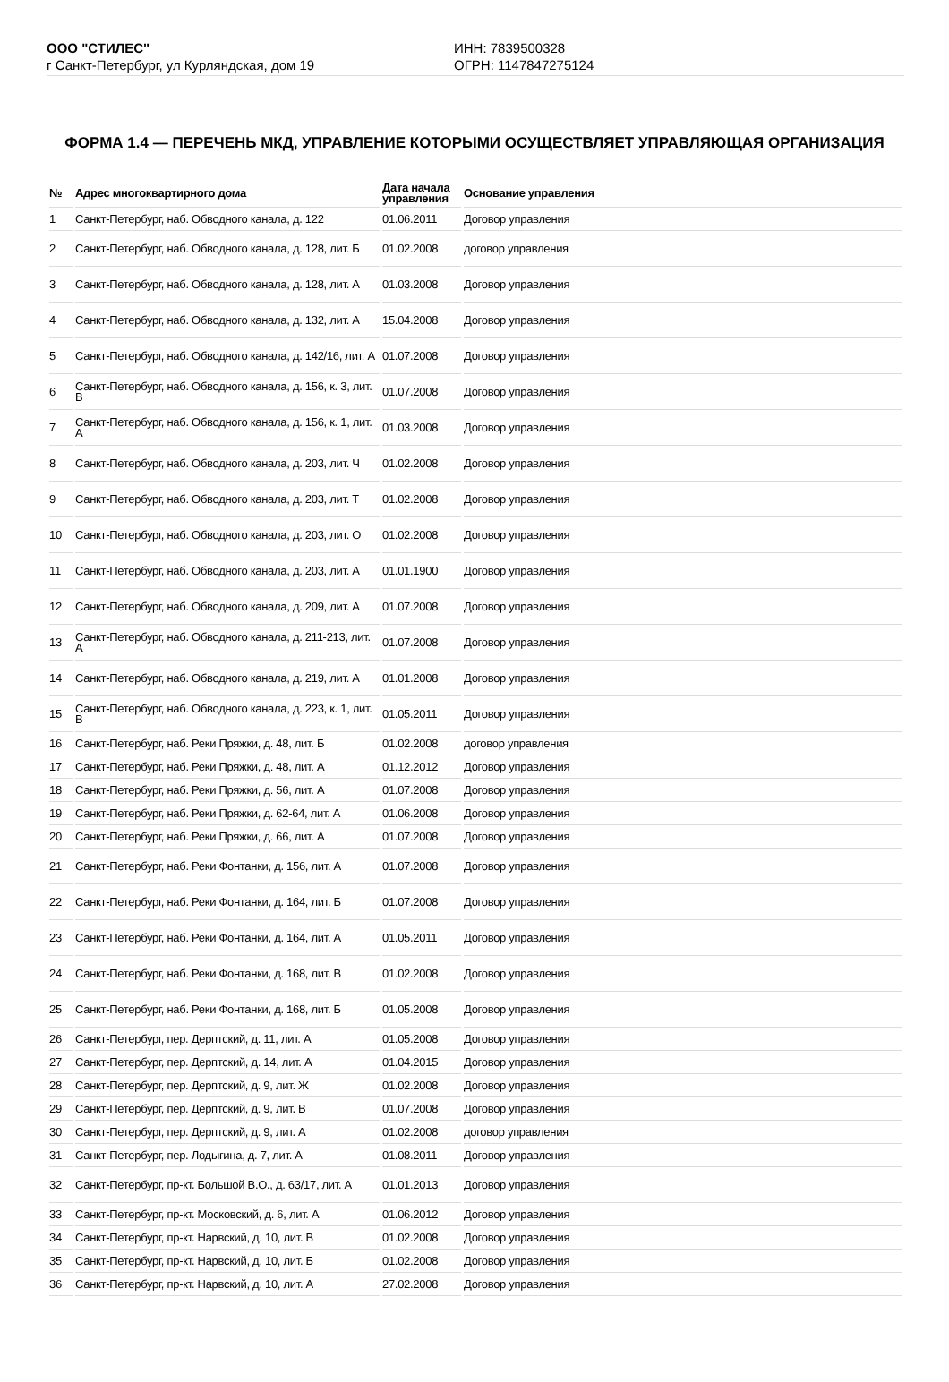ООО "СТИЛЕС"
г Санкт-Петербург, ул Курляндская, дом 19
ИНН: 7839500328
ОГРН: 1147847275124
ФОРМА 1.4 — ПЕРЕЧЕНЬ МКД, УПРАВЛЕНИЕ КОТОРЫМИ ОСУЩЕСТВЛЯЕТ УПРАВЛЯЮЩАЯ ОРГАНИЗАЦИЯ
| № | Адрес многоквартирного дома | Дата начала управления | Основание управления |
| --- | --- | --- | --- |
| 1 | Санкт-Петербург, наб. Обводного канала, д. 122 | 01.06.2011 | Договор управления |
| 2 | Санкт-Петербург, наб. Обводного канала, д. 128, лит. Б | 01.02.2008 | договор управления |
| 3 | Санкт-Петербург, наб. Обводного канала, д. 128, лит. А | 01.03.2008 | Договор управления |
| 4 | Санкт-Петербург, наб. Обводного канала, д. 132, лит. А | 15.04.2008 | Договор управления |
| 5 | Санкт-Петербург, наб. Обводного канала, д. 142/16, лит. А | 01.07.2008 | Договор управления |
| 6 | Санкт-Петербург, наб. Обводного канала, д. 156, к. 3, лит. В | 01.07.2008 | Договор управления |
| 7 | Санкт-Петербург, наб. Обводного канала, д. 156, к. 1, лит. А | 01.03.2008 | Договор управления |
| 8 | Санкт-Петербург, наб. Обводного канала, д. 203, лит. Ч | 01.02.2008 | Договор управления |
| 9 | Санкт-Петербург, наб. Обводного канала, д. 203, лит. Т | 01.02.2008 | Договор управления |
| 10 | Санкт-Петербург, наб. Обводного канала, д. 203, лит. О | 01.02.2008 | Договор управления |
| 11 | Санкт-Петербург, наб. Обводного канала, д. 203, лит. А | 01.01.1900 | Договор управления |
| 12 | Санкт-Петербург, наб. Обводного канала, д. 209, лит. А | 01.07.2008 | Договор управления |
| 13 | Санкт-Петербург, наб. Обводного канала, д. 211-213, лит. А | 01.07.2008 | Договор управления |
| 14 | Санкт-Петербург, наб. Обводного канала, д. 219, лит. А | 01.01.2008 | Договор управления |
| 15 | Санкт-Петербург, наб. Обводного канала, д. 223, к. 1, лит. В | 01.05.2011 | Договор управления |
| 16 | Санкт-Петербург, наб. Реки Пряжки, д. 48, лит. Б | 01.02.2008 | договор управления |
| 17 | Санкт-Петербург, наб. Реки Пряжки, д. 48, лит. А | 01.12.2012 | Договор управления |
| 18 | Санкт-Петербург, наб. Реки Пряжки, д. 56, лит. А | 01.07.2008 | Договор управления |
| 19 | Санкт-Петербург, наб. Реки Пряжки, д. 62-64, лит. А | 01.06.2008 | Договор управления |
| 20 | Санкт-Петербург, наб. Реки Пряжки, д. 66, лит. А | 01.07.2008 | Договор управления |
| 21 | Санкт-Петербург, наб. Реки Фонтанки, д. 156, лит. А | 01.07.2008 | Договор управления |
| 22 | Санкт-Петербург, наб. Реки Фонтанки, д. 164, лит. Б | 01.07.2008 | Договор управления |
| 23 | Санкт-Петербург, наб. Реки Фонтанки, д. 164, лит. А | 01.05.2011 | Договор управления |
| 24 | Санкт-Петербург, наб. Реки Фонтанки, д. 168, лит. В | 01.02.2008 | Договор управления |
| 25 | Санкт-Петербург, наб. Реки Фонтанки, д. 168, лит. Б | 01.05.2008 | Договор управления |
| 26 | Санкт-Петербург, пер. Дерптский, д. 11, лит. А | 01.05.2008 | Договор управления |
| 27 | Санкт-Петербург, пер. Дерптский, д. 14, лит. А | 01.04.2015 | Договор управления |
| 28 | Санкт-Петербург, пер. Дерптский, д. 9, лит. Ж | 01.02.2008 | Договор управления |
| 29 | Санкт-Петербург, пер. Дерптский, д. 9, лит. В | 01.07.2008 | Договор управления |
| 30 | Санкт-Петербург, пер. Дерптский, д. 9, лит. А | 01.02.2008 | договор управления |
| 31 | Санкт-Петербург, пер. Лодыгина, д. 7, лит. А | 01.08.2011 | Договор управления |
| 32 | Санкт-Петербург, пр-кт. Большой В.О., д. 63/17, лит. А | 01.01.2013 | Договор управления |
| 33 | Санкт-Петербург, пр-кт. Московский, д. 6, лит. А | 01.06.2012 | Договор управления |
| 34 | Санкт-Петербург, пр-кт. Нарвский, д. 10, лит. В | 01.02.2008 | Договор управления |
| 35 | Санкт-Петербург, пр-кт. Нарвский, д. 10, лит. Б | 01.02.2008 | Договор управления |
| 36 | Санкт-Петербург, пр-кт. Нарвский, д. 10, лит. А | 27.02.2008 | Договор управления |